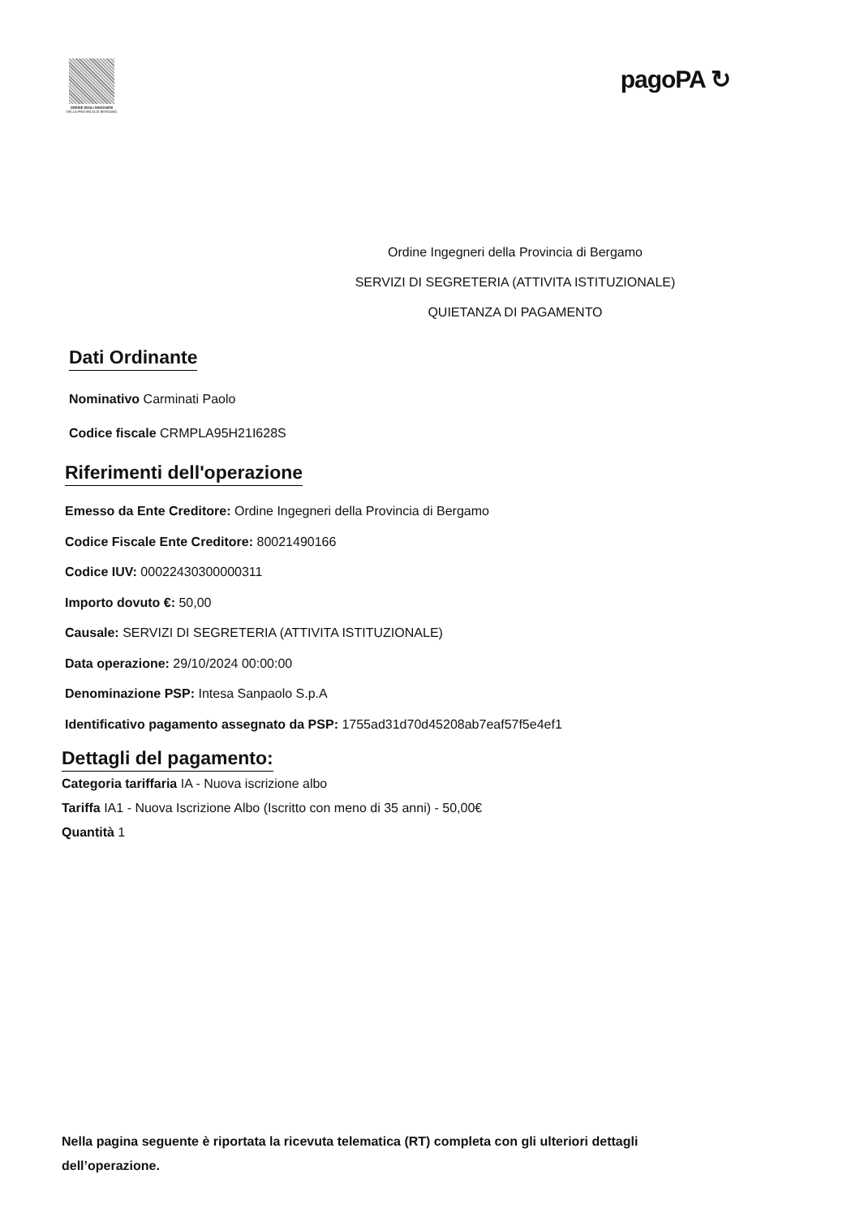ORDINE DEGLI INGEGNERI
DELLA PROVINCIA DI BERGAMO
pagoPA ↻
Ordine Ingegneri della Provincia di Bergamo
SERVIZI DI SEGRETERIA (ATTIVITA ISTITUZIONALE)
QUIETANZA DI PAGAMENTO
Dati Ordinante
Nominativo Carminati Paolo
Codice fiscale CRMPLA95H21I628S
Riferimenti dell'operazione
Emesso da Ente Creditore: Ordine Ingegneri della Provincia di Bergamo
Codice Fiscale Ente Creditore: 80021490166
Codice IUV: 00022430300000311
Importo dovuto €: 50,00
Causale: SERVIZI DI SEGRETERIA (ATTIVITA ISTITUZIONALE)
Data operazione: 29/10/2024 00:00:00
Denominazione PSP: Intesa Sanpaolo S.p.A
Identificativo pagamento assegnato da PSP: 1755ad31d70d45208ab7eaf57f5e4ef1
Dettagli del pagamento:
Categoria tariffaria IA - Nuova iscrizione albo
Tariffa IA1 - Nuova Iscrizione Albo (Iscritto con meno di 35 anni) - 50,00€
Quantità 1
Nella pagina seguente è riportata la ricevuta telematica (RT) completa con gli ulteriori dettagli dell’operazione.